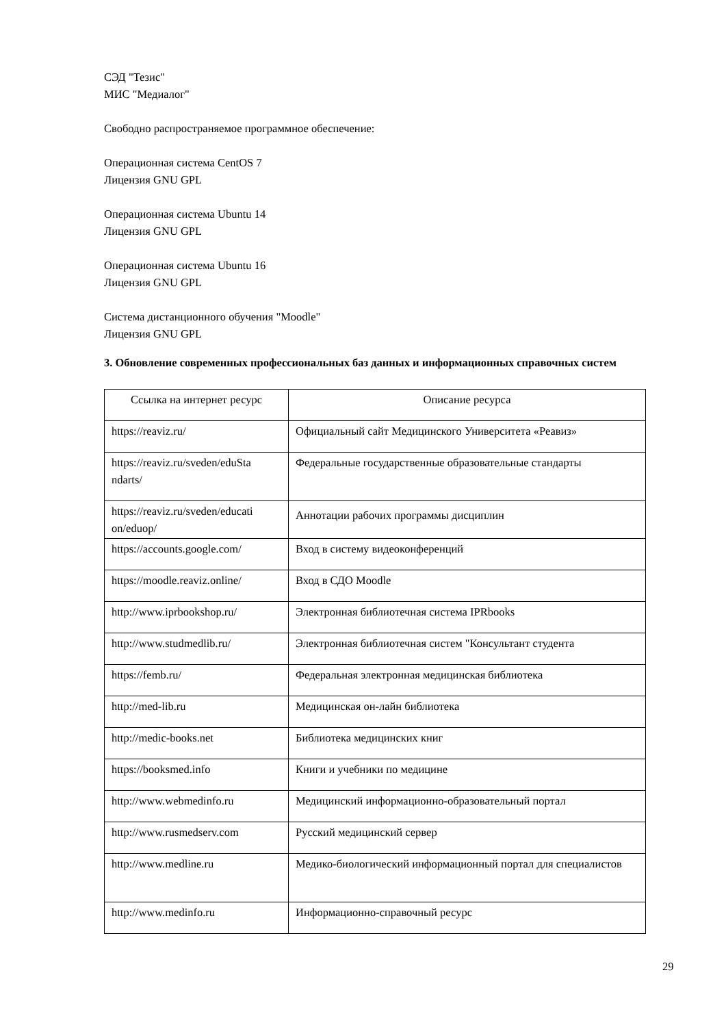СЭД "Тезис"
МИС "Медиалог"
Свободно распространяемое программное обеспечение:
Операционная система CentOS 7
Лицензия GNU GPL
Операционная система Ubuntu 14
Лицензия GNU GPL
Операционная система Ubuntu 16
Лицензия GNU GPL
Система дистанционного обучения "Moodle"
Лицензия GNU GPL
3. Обновление современных профессиональных баз данных и информационных справочных систем
| Ссылка на интернет ресурс | Описание ресурса |
| --- | --- |
| https://reaviz.ru/ | Официальный сайт Медицинского Университета «Реавиз» |
| https://reaviz.ru/sveden/eduSta ndarts/ | Федеральные государственные образовательные стандарты |
| https://reaviz.ru/sveden/educati on/eduop/ | Аннотации рабочих программы дисциплин |
| https://accounts.google.com/ | Вход в систему видеоконференций |
| https://moodle.reaviz.online/ | Вход в СДО Moodle |
| http://www.iprbookshop.ru/ | Электронная библиотечная система IPRbooks |
| http://www.studmedlib.ru/ | Электронная библиотечная систем "Консультант студента |
| https://femb.ru/ | Федеральная электронная медицинская библиотека |
| http://med-lib.ru | Медицинская он-лайн библиотека |
| http://medic-books.net | Библиотека медицинских книг |
| https://booksmed.info | Книги и учебники по медицине |
| http://www.webmedinfo.ru | Медицинский информационно-образовательный портал |
| http://www.rusmedserv.com | Русский медицинский сервер |
| http://www.medline.ru | Медико-биологический информационный портал для специалистов |
| http://www.medinfo.ru | Информационно-справочный ресурс |
29